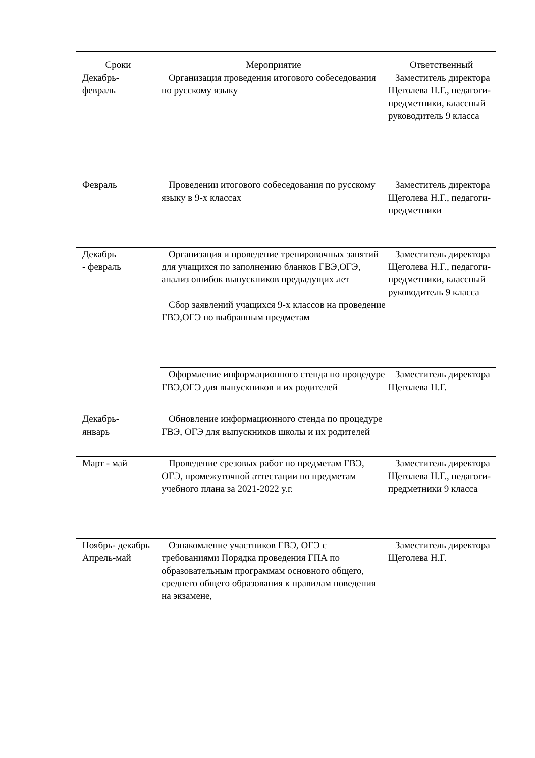| Сроки | Мероприятие | Ответственный |
| --- | --- | --- |
| Декабрь- февраль | Организация проведения итогового собеседования по русскому языку | Заместитель директора Щеголева Н.Г., педагоги-предметники, классный руководитель 9 класса |
| Февраль | Проведении итогового собеседования по русскому языку в 9-х классах | Заместитель директора Щеголева Н.Г., педагоги-предметники |
| Декабрь - февраль | Организация и проведение тренировочных занятий для учащихся по заполнению бланков ГВЭ,ОГЭ, анализ ошибок выпускников предыдущих лет Сбор заявлений учащихся 9-х классов на проведение ГВЭ,ОГЭ по выбранным предметам | Заместитель директора Щеголева Н.Г., педагоги-предметники, классный руководитель 9 класса |
| | Оформление информационного стенда по процедуре ГВЭ,ОГЭ для выпускников и их родителей | Заместитель директора Щеголева Н.Г. |
| Декабрь- январь | Обновление информационного стенда по процедуре ГВЭ, ОГЭ для выпускников школы и их родителей | |
| Март - май | Проведение срезовых работ по предметам ГВЭ, ОГЭ, промежуточной аттестации по предметам учебного плана за 2021-2022 у.г. | Заместитель директора Щеголева Н.Г., педагоги-предметники 9 класса |
| Ноябрь- декабрь Апрель-май | Ознакомление участников ГВЭ, ОГЭ с требованиями Порядка проведения ГПА по образовательным программам основного общего, среднего общего образования к правилам поведения на экзамене, | Заместитель директора Щеголева Н.Г. |